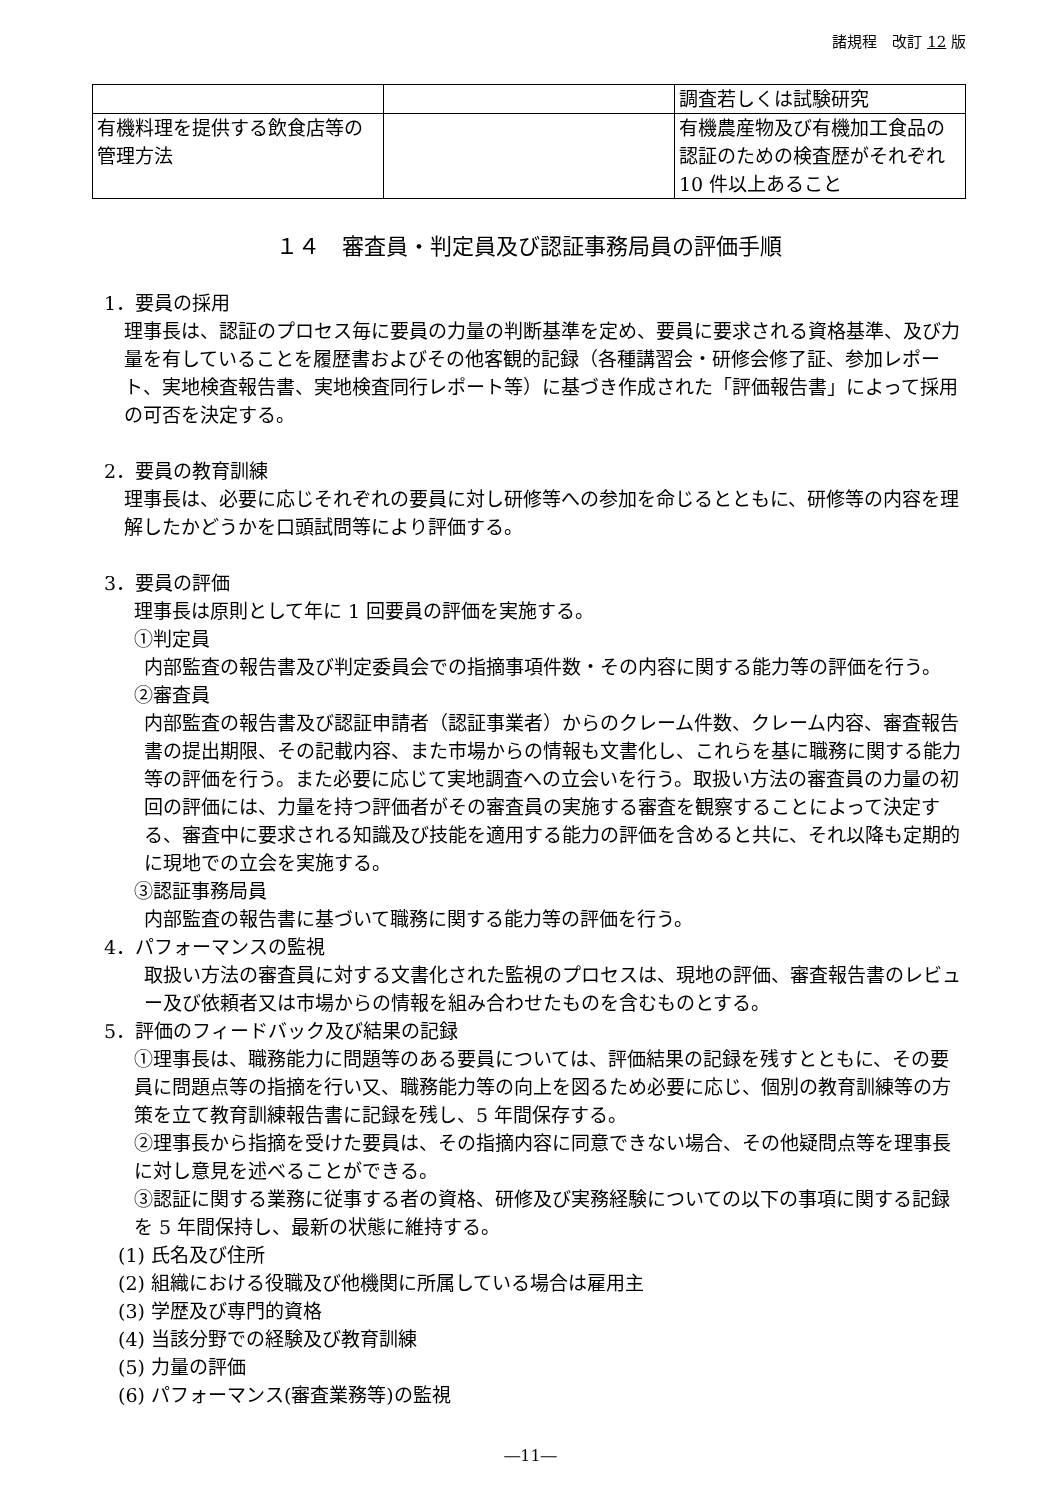諸規程　改訂 12 版
| | | 調査若しくは試験研究 |
| 有機料理を提供する飲食店等の管理方法 | | 有機農産物及び有機加工食品の認証のための検査歴がそれぞれ 10 件以上あること |
１４　審査員・判定員及び認証事務局員の評価手順
1．要員の採用
理事長は、認証のプロセス毎に要員の力量の判断基準を定め、要員に要求される資格基準、及び力量を有していることを履歴書およびその他客観的記録（各種講習会・研修会修了証、参加レポート、実地検査報告書、実地検査同行レポート等）に基づき作成された「評価報告書」によって採用の可否を決定する。
2．要員の教育訓練
理事長は、必要に応じそれぞれの要員に対し研修等への参加を命じるとともに、研修等の内容を理解したかどうかを口頭試問等により評価する。
3．要員の評価
理事長は原則として年に 1 回要員の評価を実施する。
①判定員
内部監査の報告書及び判定委員会での指摘事項件数・その内容に関する能力等の評価を行う。
②審査員
内部監査の報告書及び認証申請者（認証事業者）からのクレーム件数、クレーム内容、審査報告書の提出期限、その記載内容、また市場からの情報も文書化し、これらを基に職務に関する能力等の評価を行う。また必要に応じて実地調査への立会いを行う。取扱い方法の審査員の力量の初回の評価には、力量を持つ評価者がその審査員の実施する審査を観察することによって決定する、審査中に要求される知識及び技能を適用する能力の評価を含めると共に、それ以降も定期的に現地での立会を実施する。
③認証事務局員
内部監査の報告書に基づいて職務に関する能力等の評価を行う。
4．パフォーマンスの監視
取扱い方法の審査員に対する文書化された監視のプロセスは、現地の評価、審査報告書のレビュー及び依頼者又は市場からの情報を組み合わせたものを含むものとする。
5．評価のフィードバック及び結果の記録
①理事長は、職務能力に問題等のある要員については、評価結果の記録を残すとともに、その要員に問題点等の指摘を行い又、職務能力等の向上を図るため必要に応じ、個別の教育訓練等の方策を立て教育訓練報告書に記録を残し、5 年間保存する。
②理事長から指摘を受けた要員は、その指摘内容に同意できない場合、その他疑問点等を理事長に対し意見を述べることができる。
③認証に関する業務に従事する者の資格、研修及び実務経験についての以下の事項に関する記録を 5 年間保持し、最新の状態に維持する。
(1) 氏名及び住所
(2) 組織における役職及び他機関に所属している場合は雇用主
(3) 学歴及び専門的資格
(4) 当該分野での経験及び教育訓練
(5) 力量の評価
(6) パフォーマンス(審査業務等)の監視
―11―